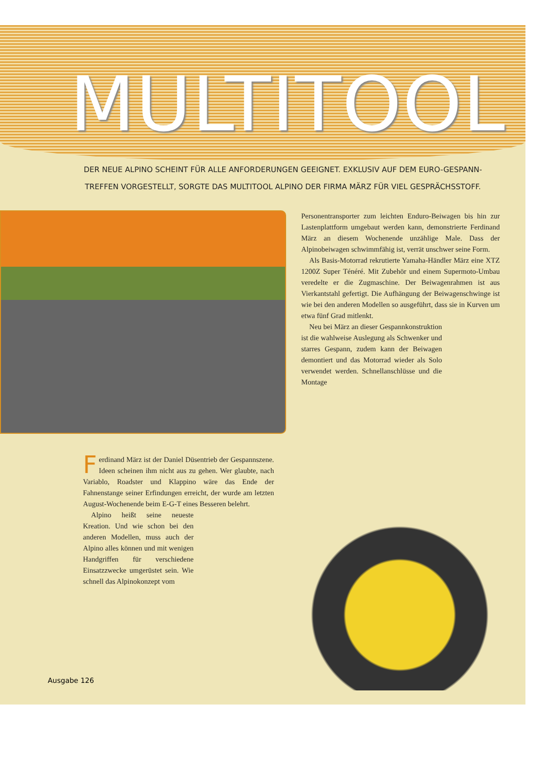MULTITOOL
DER NEUE ALPINO SCHEINT FÜR ALLE ANFORDERUNGEN GEEIGNET. EXKLUSIV AUF DEM EURO-GESPANN-TREFFEN VORGESTELLT, SORGTE DAS MULTITOOL ALPINO DER FIRMA MÄRZ FÜR VIEL GESPRÄCHSSTOFF.
Personentransporter zum leichten Enduro-Beiwagen bis hin zur Lastenplattform umgebaut werden kann, demonstrierte Ferdinand März an diesem Wochenende unzählige Male. Dass der Alpinobeiwagen schwimmfähig ist, verrät unschwer seine Form.
Als Basis-Motorrad rekrutierte Yamaha-Händler März eine XTZ 1200Z Super Ténéré. Mit Zubehör und einem Supermoto-Umbau veredelte er die Zugmaschine. Der Beiwagenrahmen ist aus Vierkantstahl gefertigt. Die Aufhängung der Beiwagenschwinge ist wie bei den anderen Modellen so ausgeführt, dass sie in Kurven um etwa fünf Grad mitlenkt.
Neu bei März an dieser Gespannkonstruktion ist die wahlweise Auslegung als Schwenker und starres Gespann, zudem kann der Beiwagen demontiert und das Motorrad wieder als Solo verwendet werden. Schnellanschlüsse und die Montage
Ferdinand März ist der Daniel Düsentrieb der Gespannszene. Ideen scheinen ihm nicht aus zu gehen. Wer glaubte, nach Variablo, Roadster und Klappino wäre das Ende der Fahnenstange seiner Erfindungen erreicht, der wurde am letzten August-Wochenende beim E-G-T eines Besseren belehrt.
Alpino heißt seine neueste Kreation. Und wie schon bei den anderen Modellen, muss auch der Alpino alles können und mit wenigen Handgriffen für verschiedene Einsatzzwecke umgerüstet sein. Wie schnell das Alpinokonzept vom
Ausgabe 126